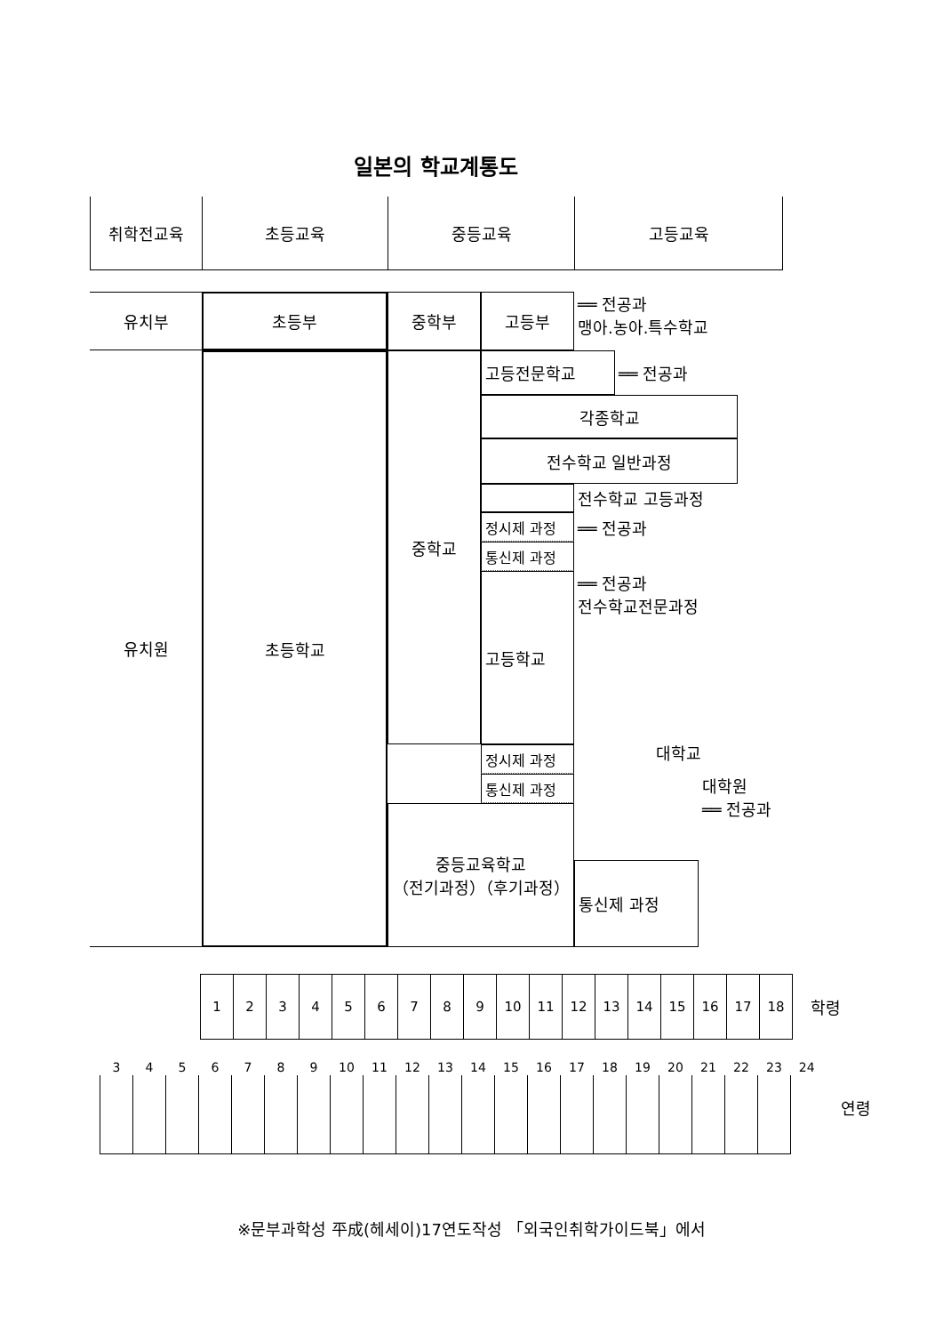일본의 학교계통도
취학전교육
초등교육
중등교육
고등교육
유치부
초등부
중학부
고등부
══ 전공과
맹아.농아.특수학교
유치원
초등학교
중학교
고등전문학교
══ 전공과
각종학교
전수학교 일반과정
전수학교 고등과정
정시제 과정
══ 전공과
통신제 과정
고등학교
══ 전공과
전수학교전문과정
대학교
정시제 과정
통신제 과정
중등교육학교
（전기과정）（후기과정）
대학원
══ 전공과
통신제 과정
| 1 | 2 | 3 | 4 | 5 | 6 | 7 | 8 | 9 | 10 | 11 | 12 | 13 | 14 | 15 | 16 | 17 | 18 |
학령
| 3 | 4 | 5 | 6 | 7 | 8 | 9 | 10 | 11 | 12 | 13 | 14 | 15 | 16 | 17 | 18 | 19 | 20 | 21 | 22 | 23 | 24 |
연령
※문부과학성 平成(헤세이)17연도작성 「외국인취학가이드북」에서